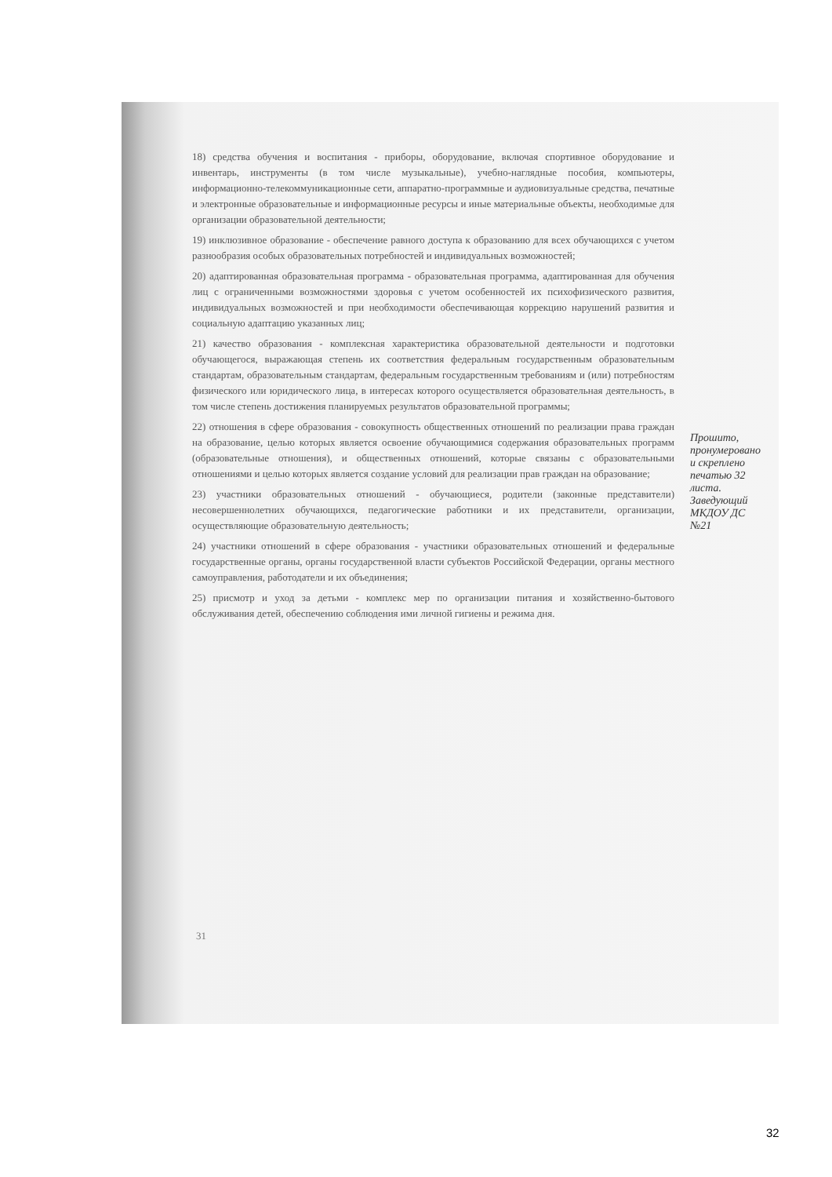18) средства обучения и воспитания - приборы, оборудование, включая спортивное оборудование и инвентарь, инструменты (в том числе музыкальные), учебно-наглядные пособия, компьютеры, информационно-телекоммуникационные сети, аппаратно-программные и аудиовизуальные средства, печатные и электронные образовательные и информационные ресурсы и иные материальные объекты, необходимые для организации образовательной деятельности;
19) инклюзивное образование - обеспечение равного доступа к образованию для всех обучающихся с учетом разнообразия особых образовательных потребностей и индивидуальных возможностей;
20) адаптированная образовательная программа - образовательная программа, адаптированная для обучения лиц с ограниченными возможностями здоровья с учетом особенностей их психофизического развития, индивидуальных возможностей и при необходимости обеспечивающая коррекцию нарушений развития и социальную адаптацию указанных лиц;
21) качество образования - комплексная характеристика образовательной деятельности и подготовки обучающегося, выражающая степень их соответствия федеральным государственным образовательным стандартам, образовательным стандартам, федеральным государственным требованиям и (или) потребностям физического или юридического лица, в интересах которого осуществляется образовательная деятельность, в том числе степень достижения планируемых результатов образовательной программы;
22) отношения в сфере образования - совокупность общественных отношений по реализации права граждан на образование, целью которых является освоение обучающимися содержания образовательных программ (образовательные отношения), и общественных отношений, которые связаны с образовательными отношениями и целью которых является создание условий для реализации прав граждан на образование;
23) участники образовательных отношений - обучающиеся, родители (законные представители) несовершеннолетних обучающихся, педагогические работники и их представители, организации, осуществляющие образовательную деятельность;
24) участники отношений в сфере образования - участники образовательных отношений и федеральные государственные органы, органы государственной власти субъектов Российской Федерации, органы местного самоуправления, работодатели и их объединения;
25) присмотр и уход за детьми - комплекс мер по организации питания и хозяйственно-бытового обслуживания детей, обеспечению соблюдения ими личной гигиены и режима дня.
Прошито, пронумеровано и скреплено печатью 32 листа. Заведующий МКДОУ ДС №21
31
32